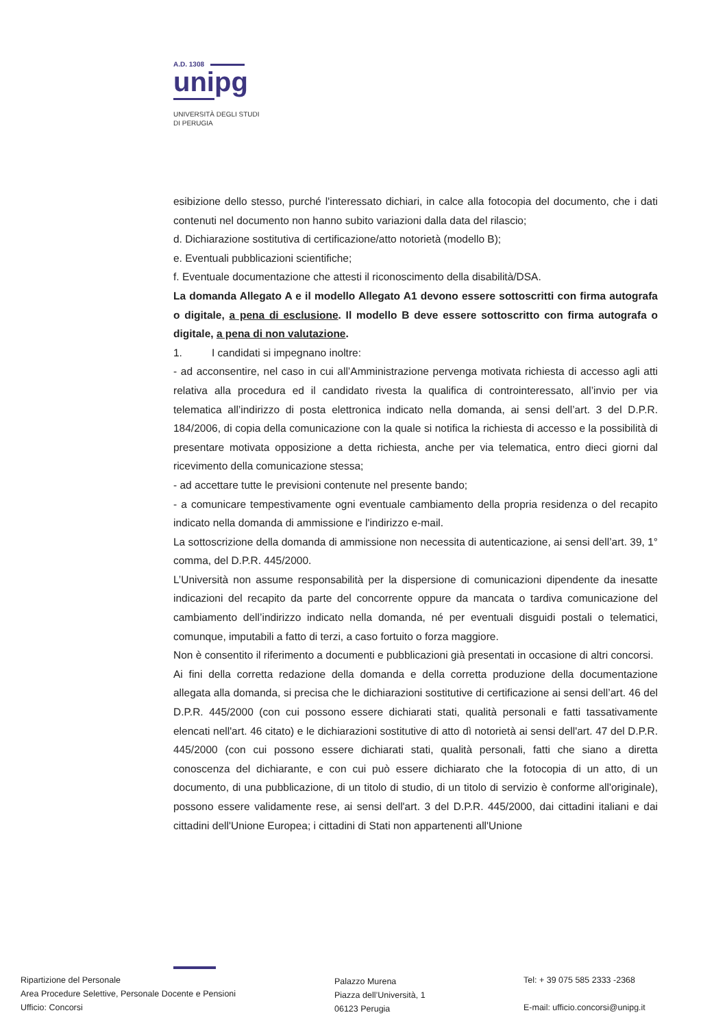A.D. 1308
unipg
UNIVERSITÀ DEGLI STUDI
DI PERUGIA
esibizione dello stesso, purché l'interessato dichiari, in calce alla fotocopia del documento, che i dati contenuti nel documento non hanno subito variazioni dalla data del rilascio;
d. Dichiarazione sostitutiva di certificazione/atto notorietà (modello B);
e. Eventuali pubblicazioni scientifiche;
f. Eventuale documentazione che attesti il riconoscimento della disabilità/DSA.
La domanda Allegato A e il modello Allegato A1 devono essere sottoscritti con firma autografa o digitale, a pena di esclusione. Il modello B deve essere sottoscritto con firma autografa o digitale, a pena di non valutazione.
1. I candidati si impegnano inoltre:
- ad acconsentire, nel caso in cui all’Amministrazione pervenga motivata richiesta di accesso agli atti relativa alla procedura ed il candidato rivesta la qualifica di controinteressato, all’invio per via telematica all’indirizzo di posta elettronica indicato nella domanda, ai sensi dell’art. 3 del D.P.R. 184/2006, di copia della comunicazione con la quale si notifica la richiesta di accesso e la possibilità di presentare motivata opposizione a detta richiesta, anche per via telematica, entro dieci giorni dal ricevimento della comunicazione stessa;
- ad accettare tutte le previsioni contenute nel presente bando;
- a comunicare tempestivamente ogni eventuale cambiamento della propria residenza o del recapito indicato nella domanda di ammissione e l'indirizzo e-mail.
La sottoscrizione della domanda di ammissione non necessita di autenticazione, ai sensi dell’art. 39, 1° comma, del D.P.R. 445/2000.
L’Università non assume responsabilità per la dispersione di comunicazioni dipendente da inesatte indicazioni del recapito da parte del concorrente oppure da mancata o tardiva comunicazione del cambiamento dell’indirizzo indicato nella domanda, né per eventuali disguidi postali o telematici, comunque, imputabili a fatto di terzi, a caso fortuito o forza maggiore.
Non è consentito il riferimento a documenti e pubblicazioni già presentati in occasione di altri concorsi.
Ai fini della corretta redazione della domanda e della corretta produzione della documentazione allegata alla domanda, si precisa che le dichiarazioni sostitutive di certificazione ai sensi dell’art. 46 del D.P.R. 445/2000 (con cui possono essere dichiarati stati, qualità personali e fatti tassativamente elencati nell'art. 46 citato) e le dichiarazioni sostitutive di atto dì notorietà ai sensi dell'art. 47 del D.P.R. 445/2000 (con cui possono essere dichiarati stati, qualità personali, fatti che siano a diretta conoscenza del dichiarante, e con cui può essere dichiarato che la fotocopia di un atto, di un documento, di una pubblicazione, di un titolo di studio, di un titolo di servizio è conforme all'originale), possono essere validamente rese, ai sensi dell'art. 3 del D.P.R. 445/2000, dai cittadini italiani e dai cittadini dell'Unione Europea; i cittadini di Stati non appartenenti all'Unione
Ripartizione del Personale
Area Procedure Selettive, Personale Docente e Pensioni
Ufficio: Concorsi
Palazzo Murena
Piazza dell’Università, 1
06123 Perugia
Tel: + 39 075 585 2333 -2368
E-mail: ufficio.concorsi@unipg.it